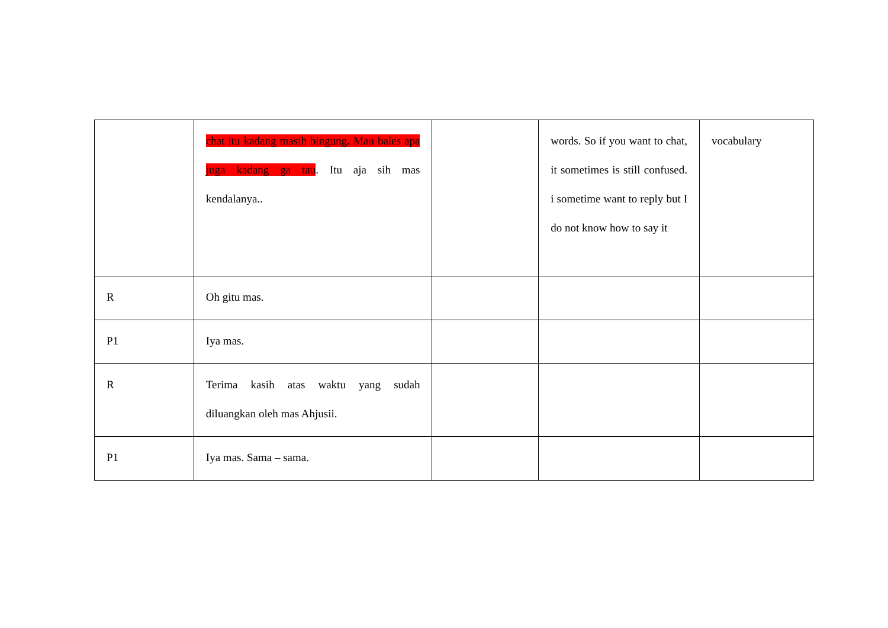| | chat itu kadang masih bingung. Mau bales apa juga kadang ga tau . Itu aja sih mas kendalanya.. | | words. So if you want to chat, it sometimes is still confused. i sometime want to reply but I do not know how to say it | vocabulary |
| R | Oh gitu mas. | | | |
| P1 | Iya mas. | | | |
| R | Terima kasih atas waktu yang sudah diluangkan oleh mas Ahjusii. | | | |
| P1 | Iya mas. Sama – sama. | | | |